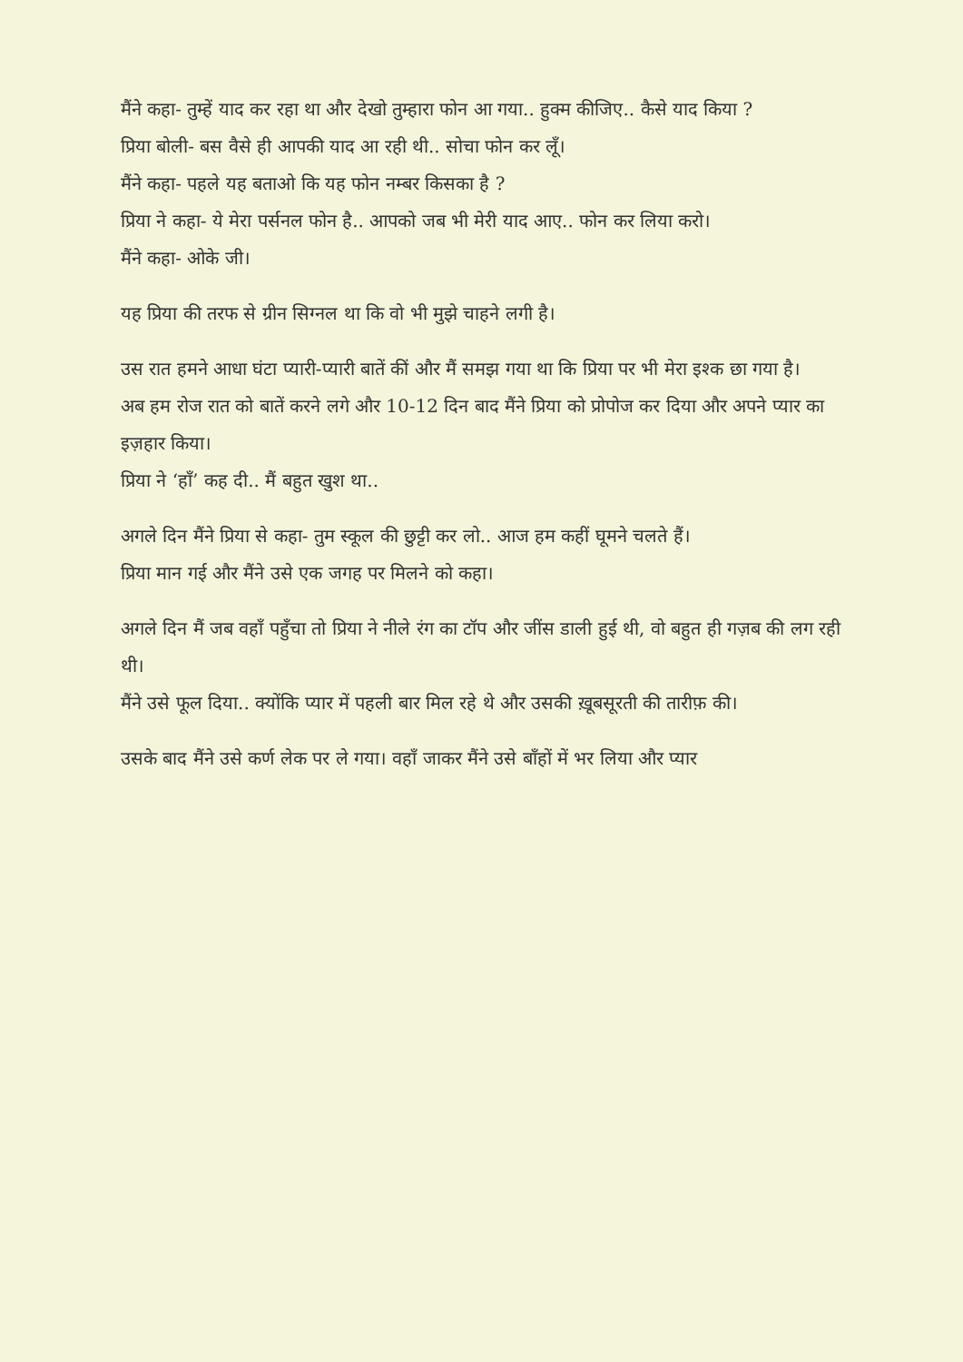मैंने कहा- तुम्हें याद कर रहा था और देखो तुम्हारा फोन आ गया.. हुक्म कीजिए.. कैसे याद किया ?
प्रिया बोली- बस वैसे ही आपकी याद आ रही थी.. सोचा फोन कर लूँ।
मैंने कहा- पहले यह बताओ कि यह फोन नम्बर किसका है ?
प्रिया ने कहा- ये मेरा पर्सनल फोन है.. आपको जब भी मेरी याद आए.. फोन कर लिया करो।
मैंने कहा- ओके जी।
यह प्रिया की तरफ से ग्रीन सिग्नल था कि वो भी मुझे चाहने लगी है।
उस रात हमने आधा घंटा प्यारी-प्यारी बातें कीं और मैं समझ गया था कि प्रिया पर भी मेरा इश्क छा गया है।
अब हम रोज रात को बातें करने लगे और 10-12 दिन बाद मैंने प्रिया को प्रोपोज कर दिया और अपने प्यार का इज़हार किया।
प्रिया ने ‘हाँ’ कह दी.. मैं बहुत खुश था..
अगले दिन मैंने प्रिया से कहा- तुम स्कूल की छुट्टी कर लो.. आज हम कहीं घूमने चलते हैं।
प्रिया मान गई और मैंने उसे एक जगह पर मिलने को कहा।
अगले दिन मैं जब वहाँ पहुँचा तो प्रिया ने नीले रंग का टॉप और जींस डाली हुई थी, वो बहुत ही गज़ब की लग रही थी।
मैंने उसे फूल दिया.. क्योंकि प्यार में पहली बार मिल रहे थे और उसकी ख़ूबसूरती की तारीफ़ की।
उसके बाद मैंने उसे कर्ण लेक पर ले गया। वहाँ जाकर मैंने उसे बाँहों में भर लिया और प्यार